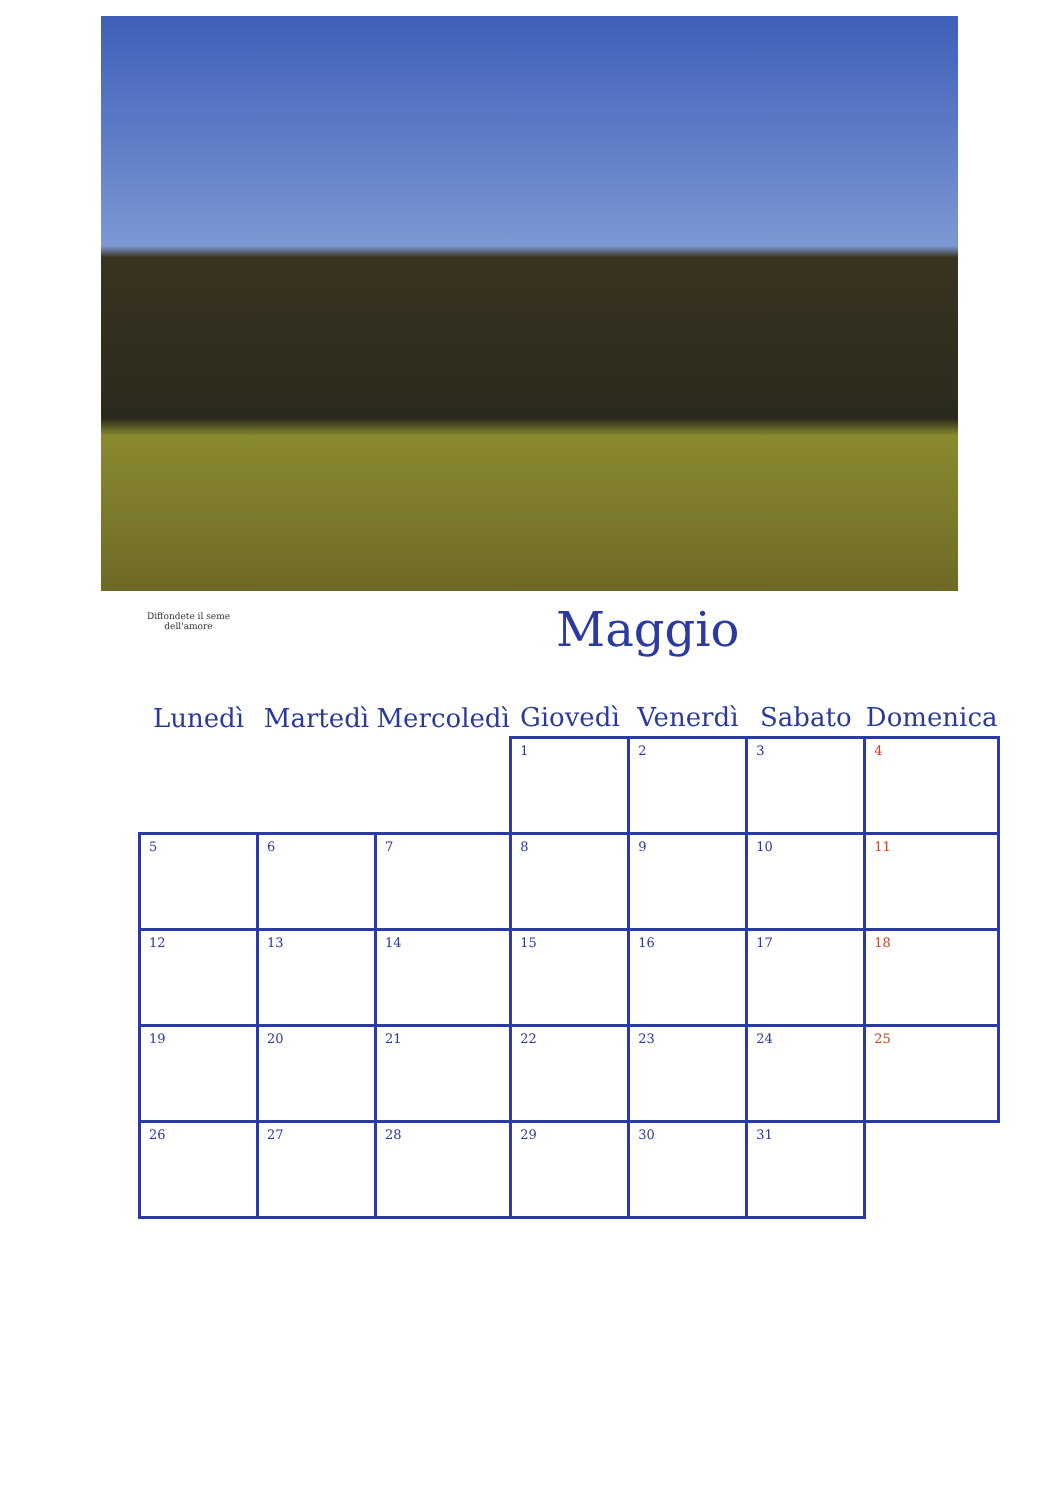Diffondete il seme dell'amore
Maggio
| Lunedì | Martedì | Mercoledì | Giovedì | Venerdì | Sabato | Domenica |
| --- | --- | --- | --- | --- | --- | --- |
| | | | 1 | 2 | 3 | 4 |
| 5 | 6 | 7 | 8 | 9 | 10 | 11 |
| 12 | 13 | 14 | 15 | 16 | 17 | 18 |
| 19 | 20 | 21 | 22 | 23 | 24 | 25 |
| 26 | 27 | 28 | 29 | 30 | 31 | |